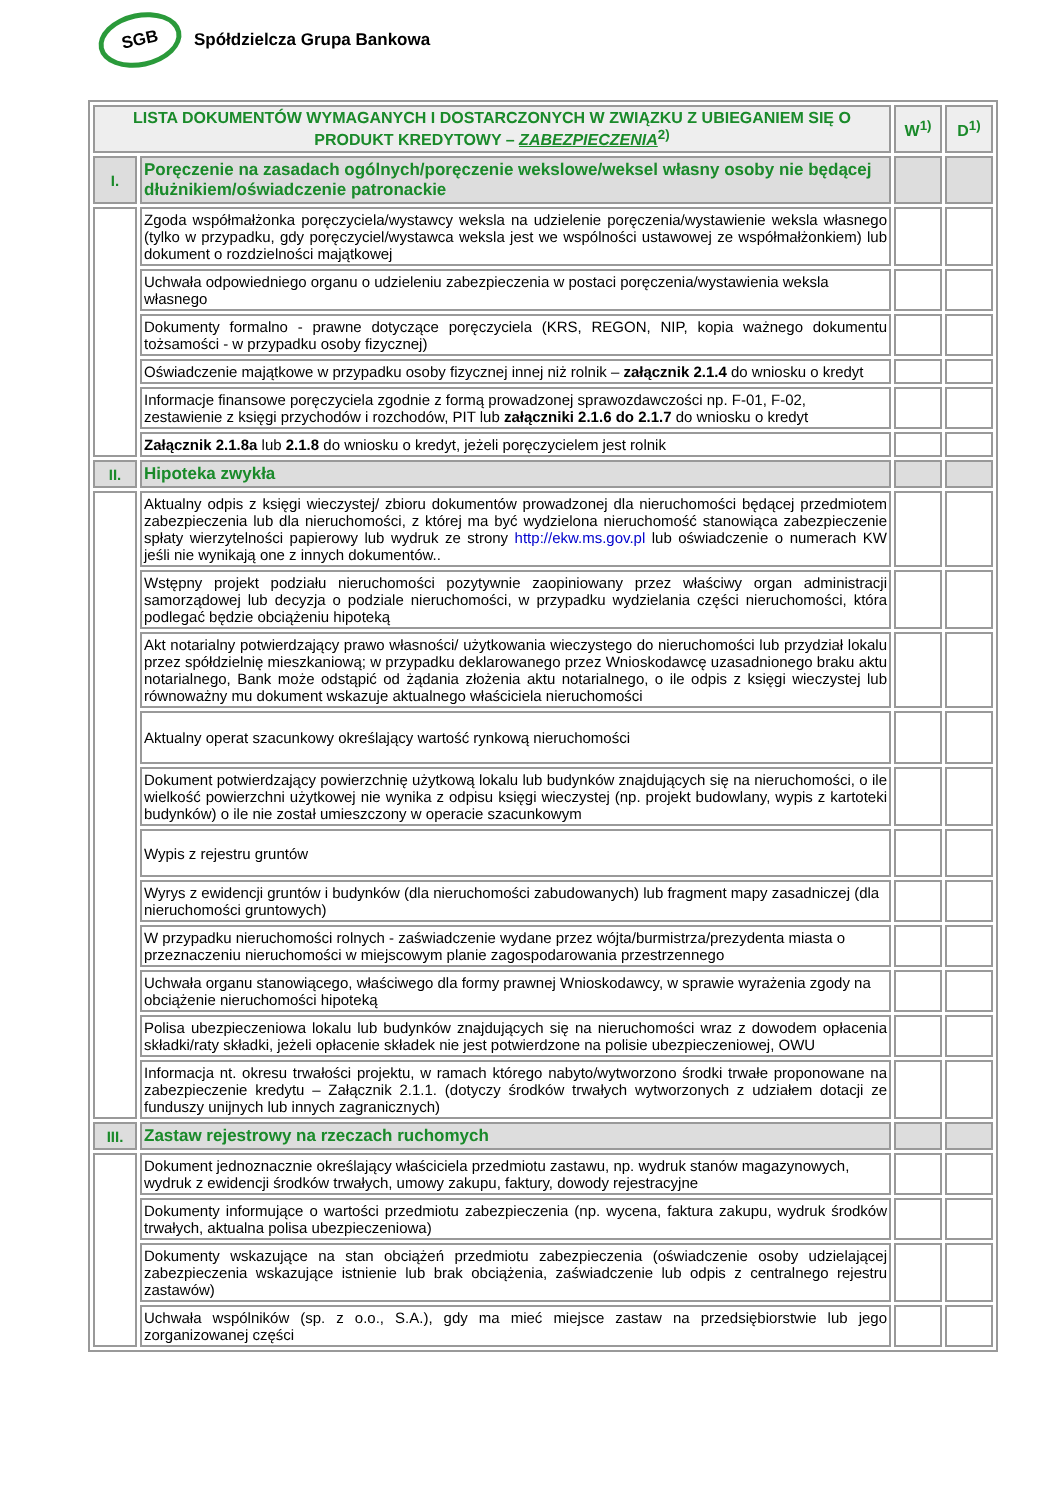SGB
Spółdzielcza Grupa Bankowa
| LISTA DOKUMENTÓW WYMAGANYCH I DOSTARCZONYCH W ZWIĄZKU Z UBIEGANIEM SIĘ O PRODUKT KREDYTOWY – ZABEZPIECZENIA<sup>2)</sup> | | W<sup>1)</sup> | D<sup>1)</sup> |
| --- | --- | --- | --- |
| I. | Poręczenie na zasadach ogólnych/poręczenie wekslowe/weksel własny osoby nie będącej dłużnikiem/oświadczenie patronackie | | |
| | Zgoda współmałżonka poręczyciela/wystawcy weksla na udzielenie poręczenia/wystawienie weksla własnego (tylko w przypadku, gdy poręczyciel/wystawca weksla jest we wspólności ustawowej ze współmałżonkiem) lub dokument o rozdzielności majątkowej | | |
| | Uchwała odpowiedniego organu o udzieleniu zabezpieczenia w postaci poręczenia/wystawienia weksla własnego | | |
| | Dokumenty formalno - prawne dotyczące poręczyciela (KRS, REGON, NIP, kopia ważnego dokumentu tożsamości - w przypadku osoby fizycznej) | | |
| | Oświadczenie majątkowe w przypadku osoby fizycznej innej niż rolnik – załącznik 2.1.4 do wniosku o kredyt | | |
| | Informacje finansowe poręczyciela zgodnie z formą prowadzonej sprawozdawczości np. F-01, F-02, zestawienie z księgi przychodów i rozchodów, PIT lub załączniki 2.1.6 do 2.1.7 do wniosku o kredyt | | |
| | Załącznik 2.1.8a lub 2.1.8 do wniosku o kredyt, jeżeli poręczycielem jest rolnik | | |
| II. | Hipoteka zwykła | | |
| | Aktualny odpis z księgi wieczystej/ zbioru dokumentów prowadzonej dla nieruchomości będącej przedmiotem zabezpieczenia lub dla nieruchomości, z której ma być wydzielona nieruchomość stanowiąca zabezpieczenie spłaty wierzytelności papierowy lub wydruk ze strony http://ekw.ms.gov.pl lub oświadczenie o numerach KW jeśli nie wynikają one z innych dokumentów.. | | |
| | Wstępny projekt podziału nieruchomości pozytywnie zaopiniowany przez właściwy organ administracji samorządowej lub decyzja o podziale nieruchomości, w przypadku wydzielania części nieruchomości, która podlegać będzie obciążeniu hipoteką | | |
| | Akt notarialny potwierdzający prawo własności/ użytkowania wieczystego do nieruchomości lub przydział lokalu przez spółdzielnię mieszkaniową; w przypadku deklarowanego przez Wnioskodawcę uzasadnionego braku aktu notarialnego, Bank może odstąpić od żądania złożenia aktu notarialnego, o ile odpis z księgi wieczystej lub równoważny mu dokument wskazuje aktualnego właściciela nieruchomości | | |
| | Aktualny operat szacunkowy określający wartość rynkową nieruchomości | | |
| | Dokument potwierdzający powierzchnię użytkową lokalu lub budynków znajdujących się na nieruchomości, o ile wielkość powierzchni użytkowej nie wynika z odpisu księgi wieczystej (np. projekt budowlany, wypis z kartoteki budynków) o ile nie został umieszczony w operacie szacunkowym | | |
| | Wypis z rejestru gruntów | | |
| | Wyrys z ewidencji gruntów i budynków (dla nieruchomości zabudowanych) lub fragment mapy zasadniczej (dla nieruchomości gruntowych) | | |
| | W przypadku nieruchomości rolnych - zaświadczenie wydane przez wójta/burmistrza/prezydenta miasta o przeznaczeniu nieruchomości w miejscowym planie zagospodarowania przestrzennego | | |
| | Uchwała organu stanowiącego, właściwego dla formy prawnej Wnioskodawcy, w sprawie wyrażenia zgody na obciążenie nieruchomości hipoteką | | |
| | Polisa ubezpieczeniowa lokalu lub budynków znajdujących się na nieruchomości wraz z dowodem opłacenia składki/raty składki, jeżeli opłacenie składek nie jest potwierdzone na polisie ubezpieczeniowej, OWU | | |
| | Informacja nt. okresu trwałości projektu, w ramach którego nabyto/wytworzono środki trwałe proponowane na zabezpieczenie kredytu – Załącznik 2.1.1. (dotyczy środków trwałych wytworzonych z udziałem dotacji ze funduszy unijnych lub innych zagranicznych) | | |
| III. | Zastaw rejestrowy na rzeczach ruchomych | | |
| | Dokument jednoznacznie określający właściciela przedmiotu zastawu, np. wydruk stanów magazynowych, wydruk z ewidencji środków trwałych, umowy zakupu, faktury, dowody rejestracyjne | | |
| | Dokumenty informujące o wartości przedmiotu zabezpieczenia (np. wycena, faktura zakupu, wydruk środków trwałych, aktualna polisa ubezpieczeniowa) | | |
| | Dokumenty wskazujące na stan obciążeń przedmiotu zabezpieczenia (oświadczenie osoby udzielającej zabezpieczenia wskazujące istnienie lub brak obciążenia, zaświadczenie lub odpis z centralnego rejestru zastawów) | | |
| | Uchwała wspólników (sp. z o.o., S.A.), gdy ma mieć miejsce zastaw na przedsiębiorstwie lub jego zorganizowanej części | | |